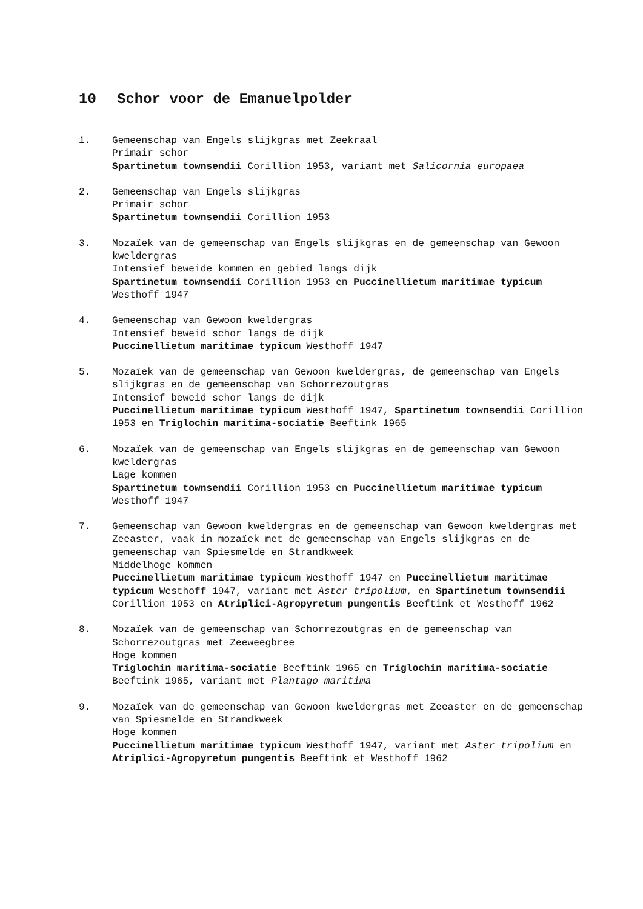10 Schor voor de Emanuelpolder
1. Gemeenschap van Engels slijkgras met Zeekraal
Primair schor
Spartinetum townsendii Corillion 1953, variant met Salicornia europaea
2. Gemeenschap van Engels slijkgras
Primair schor
Spartinetum townsendii Corillion 1953
3. Mozaïek van de gemeenschap van Engels slijkgras en de gemeenschap van Gewoon kweldergras
Intensief beweide kommen en gebied langs dijk
Spartinetum townsendii Corillion 1953 en Puccinellietum maritimae typicum Westhoff 1947
4. Gemeenschap van Gewoon kweldergras
Intensief beweid schor langs de dijk
Puccinellietum maritimae typicum Westhoff 1947
5. Mozaïek van de gemeenschap van Gewoon kweldergras, de gemeenschap van Engels slijkgras en de gemeenschap van Schorrezoutgras
Intensief beweid schor langs de dijk
Puccinellietum maritimae typicum Westhoff 1947, Spartinetum townsendii Corillion 1953 en Triglochin maritima-sociatie Beeftink 1965
6. Mozaïek van de gemeenschap van Engels slijkgras en de gemeenschap van Gewoon kweldergras
Lage kommen
Spartinetum townsendii Corillion 1953 en Puccinellietum maritimae typicum Westhoff 1947
7. Gemeenschap van Gewoon kweldergras en de gemeenschap van Gewoon kweldergras met Zeeaster, vaak in mozaïek met de gemeenschap van Engels slijkgras en de gemeenschap van Spiesmelde en Strandkweek
Middelhoge kommen
Puccinellietum maritimae typicum Westhoff 1947 en Puccinellietum maritimae typicum Westhoff 1947, variant met Aster tripolium, en Spartinetum townsendii Corillion 1953 en Atriplici-Agropyretum pungentis Beeftink et Westhoff 1962
8. Mozaïek van de gemeenschap van Schorrezoutgras en de gemeenschap van Schorrezoutgras met Zeeweegbree
Hoge kommen
Triglochin maritima-sociatie Beeftink 1965 en Triglochin maritima-sociatie Beeftink 1965, variant met Plantago maritima
9. Mozaïek van de gemeenschap van Gewoon kweldergras met Zeeaster en de gemeenschap van Spiesmelde en Strandkweek
Hoge kommen
Puccinellietum maritimae typicum Westhoff 1947, variant met Aster tripolium en Atriplici-Agropyretum pungentis Beeftink et Westhoff 1962